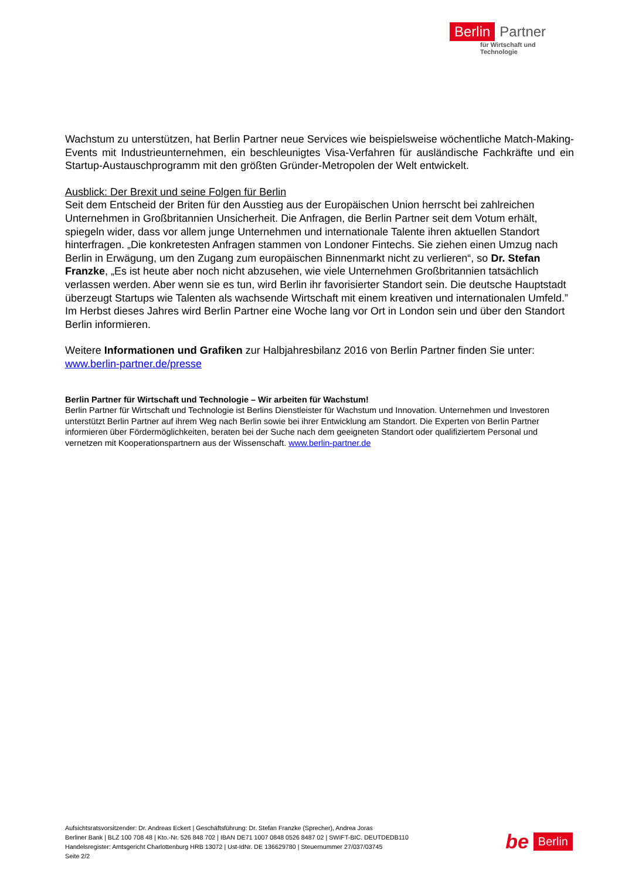Berlin Partner
für Wirtschaft und Technologie
Wachstum zu unterstützen, hat Berlin Partner neue Services wie beispielsweise wöchentliche Match-Making-Events mit Industrieunternehmen, ein beschleunigtes Visa-Verfahren für ausländische Fachkräfte und ein Startup-Austauschprogramm mit den größten Gründer-Metropolen der Welt entwickelt.
Ausblick: Der Brexit und seine Folgen für Berlin
Seit dem Entscheid der Briten für den Ausstieg aus der Europäischen Union herrscht bei zahlreichen Unternehmen in Großbritannien Unsicherheit. Die Anfragen, die Berlin Partner seit dem Votum erhält, spiegeln wider, dass vor allem junge Unternehmen und internationale Talente ihren aktuellen Standort hinterfragen. „Die konkretesten Anfragen stammen von Londoner Fintechs. Sie ziehen einen Umzug nach Berlin in Erwägung, um den Zugang zum europäischen Binnenmarkt nicht zu verlieren“, so Dr. Stefan Franzke, „Es ist heute aber noch nicht abzusehen, wie viele Unternehmen Großbritannien tatsächlich verlassen werden. Aber wenn sie es tun, wird Berlin ihr favorisierter Standort sein. Die deutsche Hauptstadt überzeugt Startups wie Talenten als wachsende Wirtschaft mit einem kreativen und internationalen Umfeld.” Im Herbst dieses Jahres wird Berlin Partner eine Woche lang vor Ort in London sein und über den Standort Berlin informieren.
Weitere Informationen und Grafiken zur Halbjahresbilanz 2016 von Berlin Partner finden Sie unter: www.berlin-partner.de/presse
Berlin Partner für Wirtschaft und Technologie – Wir arbeiten für Wachstum!
Berlin Partner für Wirtschaft und Technologie ist Berlins Dienstleister für Wachstum und Innovation. Unternehmen und Investoren unterstützt Berlin Partner auf ihrem Weg nach Berlin sowie bei ihrer Entwicklung am Standort. Die Experten von Berlin Partner informieren über Fördermöglichkeiten, beraten bei der Suche nach dem geeigneten Standort oder qualifiziertem Personal und vernetzen mit Kooperationspartnern aus der Wissenschaft. www.berlin-partner.de
Aufsichtsratsvorsitzender: Dr. Andreas Eckert | Geschäftsführung: Dr. Stefan Franzke (Sprecher), Andrea Joras
Berliner Bank | BLZ 100 708 48 | Kto.-Nr. 526 848 702 | IBAN DE71 1007 0848 0526 8487 02 | SWIFT-BIC. DEUTDEDB110
Handelsregister: Amtsgericht Charlottenburg HRB 13072 | Ust-IdNr. DE 136629780 | Steuernummer 27/037/03745
Seite 2/2
be Berlin